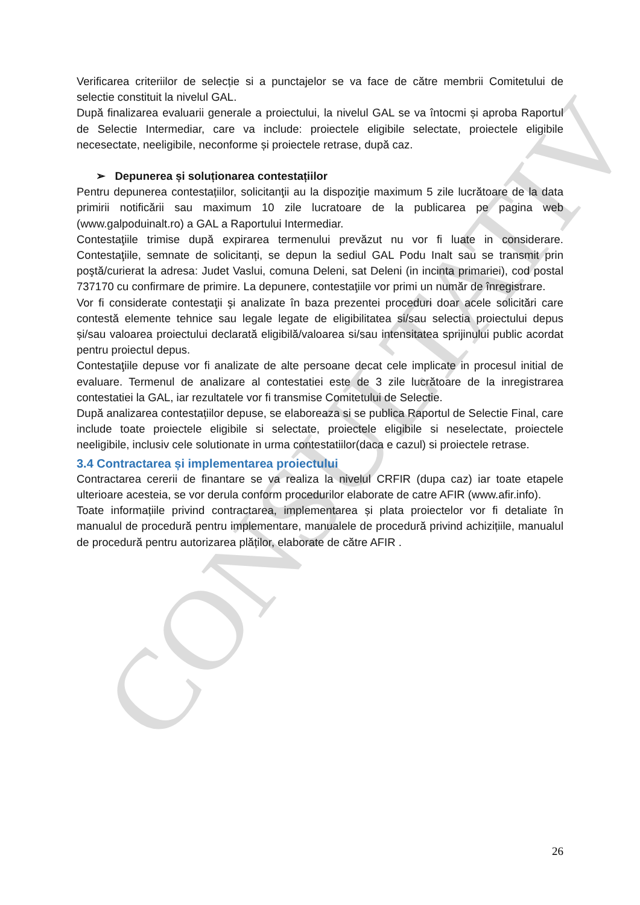CONSULTATIV
Verificarea criteriilor de selecție si a punctajelor se va face de către membrii Comitetului de selectie constituit la nivelul GAL.
După finalizarea evaluarii generale a proiectului, la nivelul GAL se va întocmi și aproba Raportul de Selectie Intermediar, care va include: proiectele eligibile selectate, proiectele eligibile necesectate, neeligibile, neconforme și proiectele retrase, după caz.
➢ Depunerea și soluționarea contestațiilor
Pentru depunerea contestațiilor, solicitanţii au la dispoziţie maximum 5 zile lucrătoare de la data primirii notificării sau maximum 10 zile lucratoare de la publicarea pe pagina web (www.galpoduinalt.ro) a GAL a Raportului Intermediar.
Contestaţiile trimise după expirarea termenului prevăzut nu vor fi luate in considerare. Contestaţiile, semnate de solicitanți, se depun la sediul GAL Podu Inalt sau se transmit prin poştă/curierat la adresa: Judet Vaslui, comuna Deleni, sat Deleni (in incinta primariei), cod postal 737170 cu confirmare de primire. La depunere, contestaţiile vor primi un număr de înregistrare.
Vor fi considerate contestaţii şi analizate în baza prezentei proceduri doar acele solicitări care contestă elemente tehnice sau legale legate de eligibilitatea si/sau selectia proiectului depus și/sau valoarea proiectului declarată eligibilă/valoarea si/sau intensitatea sprijinului public acordat pentru proiectul depus.
Contestaţiile depuse vor fi analizate de alte persoane decat cele implicate in procesul initial de evaluare. Termenul de analizare al contestatiei este de 3 zile lucrătoare de la inregistrarea contestatiei la GAL, iar rezultatele vor fi transmise Comitetului de Selectie.
După analizarea contestațiilor depuse, se elaboreaza si se publica Raportul de Selectie Final, care include toate proiectele eligibile si selectate, proiectele eligibile si neselectate, proiectele neeligibile, inclusiv cele solutionate in urma contestatiilor(daca e cazul) si proiectele retrase.
3.4 Contractarea și implementarea proiectului
Contractarea cererii de finantare se va realiza la nivelul CRFIR (dupa caz) iar toate etapele ulterioare acesteia, se vor derula conform procedurilor elaborate de catre AFIR (www.afir.info).
Toate informațiile privind contractarea, implementarea și plata proiectelor vor fi detaliate în manualul de procedură pentru implementare, manualele de procedură privind achizițiile, manualul de procedură pentru autorizarea plăților, elaborate de către AFIR .
26